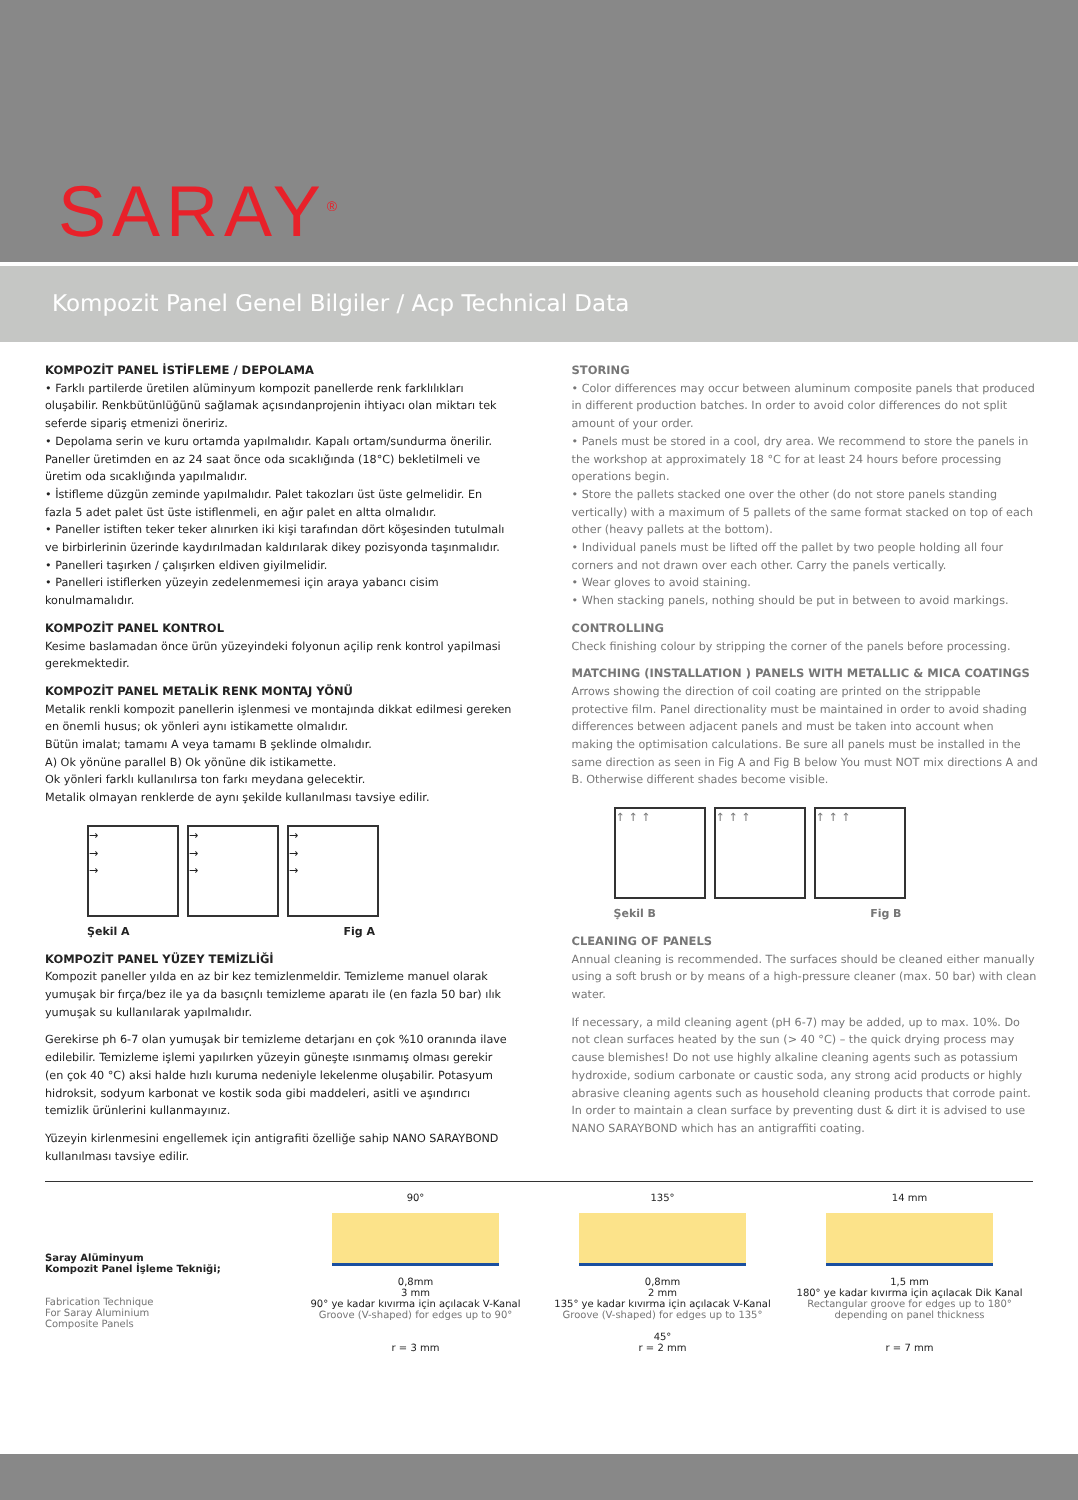SARAY<sup>®</sup>
Kompozit Panel Genel Bilgiler / Acp Technical Data
KOMPOZİT PANEL İSTİFLEME / DEPOLAMA
• Farklı partilerde üretilen alüminyum kompozit panellerde renk farklılıkları oluşabilir. Renkbütünlüğünü sağlamak açısındanprojenin ihtiyacı olan miktarı tek seferde sipariş etmenizi öneririz.
• Depolama serin ve kuru ortamda yapılmalıdır. Kapalı ortam/sundurma önerilir. Paneller üretimden en az 24 saat önce oda sıcaklığında (18°C) bekletilmeli ve üretim oda sıcaklığında yapılmalıdır.
• İstifleme düzgün zeminde yapılmalıdır. Palet takozları üst üste gelmelidir. En fazla 5 adet palet üst üste istiflenmeli, en ağır palet en altta olmalıdır.
• Paneller istiften teker teker alınırken iki kişi tarafından dört köşesinden tutulmalı ve birbirlerinin üzerinde kaydırılmadan kaldırılarak dikey pozisyonda taşınmalıdır.
• Panelleri taşırken / çalışırken eldiven giyilmelidir.
• Panelleri istiflerken yüzeyin zedelenmemesi için araya yabancı cisim konulmamalıdır.
KOMPOZİT PANEL KONTROL
Kesime baslamadan önce ürün yüzeyindeki folyonun açilip renk kontrol yapilmasi gerekmektedir.
KOMPOZİT PANEL METALİK RENK MONTAJ YÖNÜ
Metalik renkli kompozit panellerin işlenmesi ve montajında dikkat edilmesi gereken en önemli husus; ok yönleri aynı istikamette olmalıdır.
Bütün imalat; tamamı A veya tamamı B şeklinde olmalıdır.
A) Ok yönüne parallel B) Ok yönüne dik istikamette.
Ok yönleri farklı kullanılırsa ton farkı meydana gelecektir.
Metalik olmayan renklerde de aynı şekilde kullanılması tavsiye edilir.
→
→
→
→
→
→
→
→
→
Şekil A Fig A
KOMPOZİT PANEL YÜZEY TEMİZLİĞİ
Kompozit paneller yılda en az bir kez temizlenmeldir. Temizleme manuel olarak yumuşak bir fırça/bez ile ya da basıçnlı temizleme aparatı ile (en fazla 50 bar) ılık yumuşak su kullanılarak yapılmalıdır.
Gerekirse ph 6-7 olan yumuşak bir temizleme detarjanı en çok %10 oranında ilave edilebilir. Temizleme işlemi yapılırken yüzeyin güneşte ısınmamış olması gerekir (en çok 40 °C) aksi halde hızlı kuruma nedeniyle lekelenme oluşabilir. Potasyum hidroksit, sodyum karbonat ve kostik soda gibi maddeleri, asitli ve aşındırıcı temizlik ürünlerini kullanmayınız.
Yüzeyin kirlenmesini engellemek için antigrafiti özelliğe sahip NANO SARAYBOND kullanılması tavsiye edilir.
STORING
• Color differences may occur between aluminum composite panels that produced in different production batches. In order to avoid color differences do not split amount of your order.
• Panels must be stored in a cool, dry area. We recommend to store the panels in the workshop at approximately 18 °C for at least 24 hours before processing operations begin.
• Store the pallets stacked one over the other (do not store panels standing vertically) with a maximum of 5 pallets of the same format stacked on top of each other (heavy pallets at the bottom).
• Individual panels must be lifted off the pallet by two people holding all four corners and not drawn over each other. Carry the panels vertically.
• Wear gloves to avoid staining.
• When stacking panels, nothing should be put in between to avoid markings.
CONTROLLING
Check finishing colour by stripping the corner of the panels before processing.
MATCHING (INSTALLATION ) PANELS WITH METALLIC & MICA COATINGS
Arrows showing the direction of coil coating are printed on the strippable protective film. Panel directionality must be maintained in order to avoid shading differences between adjacent panels and must be taken into account when making the optimisation calculations. Be sure all panels must be installed in the same direction as seen in Fig A and Fig B below You must NOT mix directions A and B. Otherwise different shades become visible.
↑ ↑ ↑ ↑ ↑ ↑ ↑ ↑ ↑
Şekil B Fig B
CLEANING OF PANELS
Annual cleaning is recommended. The surfaces should be cleaned either manually using a soft brush or by means of a high-pressure cleaner (max. 50 bar) with clean water.
If necessary, a mild cleaning agent (pH 6-7) may be added, up to max. 10%. Do not clean surfaces heated by the sun (> 40 °C) – the quick drying process may cause blemishes! Do not use highly alkaline cleaning agents such as potassium hydroxide, sodium carbonate or caustic soda, any strong acid products or highly abrasive cleaning agents such as household cleaning products that corrode paint.
In order to maintain a clean surface by preventing dust & dirt it is advised to use NANO SARAYBOND which has an antigraffiti coating.
Saray Alüminyum
Kompozit Panel İşleme Tekniği;
Fabrication Technique
For Saray Aluminium
Composite Panels
90°
0,8mm
3 mm
90° ye kadar kıvırma için açılacak V-Kanal
Groove (V-shaped) for edges up to 90°
r = 3 mm
135°
0,8mm
2 mm
135° ye kadar kıvırma için açılacak V-Kanal
Groove (V-shaped) for edges up to 135°
45°
r = 2 mm
14 mm
1,5 mm
180° ye kadar kıvırma için açılacak Dik Kanal
Rectangular groove for edges up to 180°
depending on panel thickness
r = 7 mm